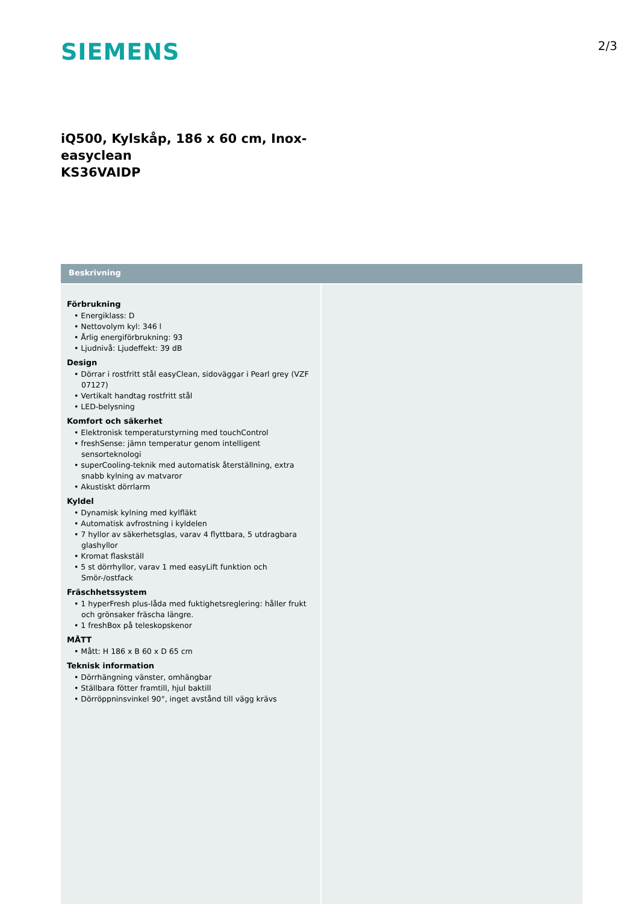SIEMENS
2/3
iQ500, Kylskåp, 186 x 60 cm, Inox-
easyclean
KS36VAIDP
Beskrivning
Förbrukning
• Energiklass: D
• Nettovolym kyl: 346 l
• Årlig energiförbrukning: 93
• Ljudnivå: Ljudeffekt: 39 dB
Design
• Dörrar i rostfritt stål easyClean, sidoväggar i Pearl grey (VZF 07127)
• Vertikalt handtag rostfritt stål
• LED-belysning
Komfort och säkerhet
• Elektronisk temperaturstyrning med touchControl
• freshSense: jämn temperatur genom intelligent sensorteknologi
• superCooling-teknik med automatisk återställning, extra snabb kylning av matvaror
• Akustiskt dörrlarm
Kyldel
• Dynamisk kylning med kylfläkt
• Automatisk avfrostning i kyldelen
• 7 hyllor av säkerhetsglas, varav 4 flyttbara, 5 utdragbara glashyllor
• Kromat flaskställ
• 5 st dörrhyllor, varav 1 med easyLift funktion och Smör-/ostfack
Fräschhetssystem
• 1 hyperFresh plus-låda med fuktighetsreglering: håller frukt och grönsaker fräscha längre.
• 1 freshBox på teleskopskenor
MÅTT
• Mått: H 186 x B 60 x D 65 cm
Teknisk information
• Dörrhängning vänster, omhängbar
• Ställbara fötter framtill, hjul baktill
• Dörröppninsvinkel 90°, inget avstånd till vägg krävs